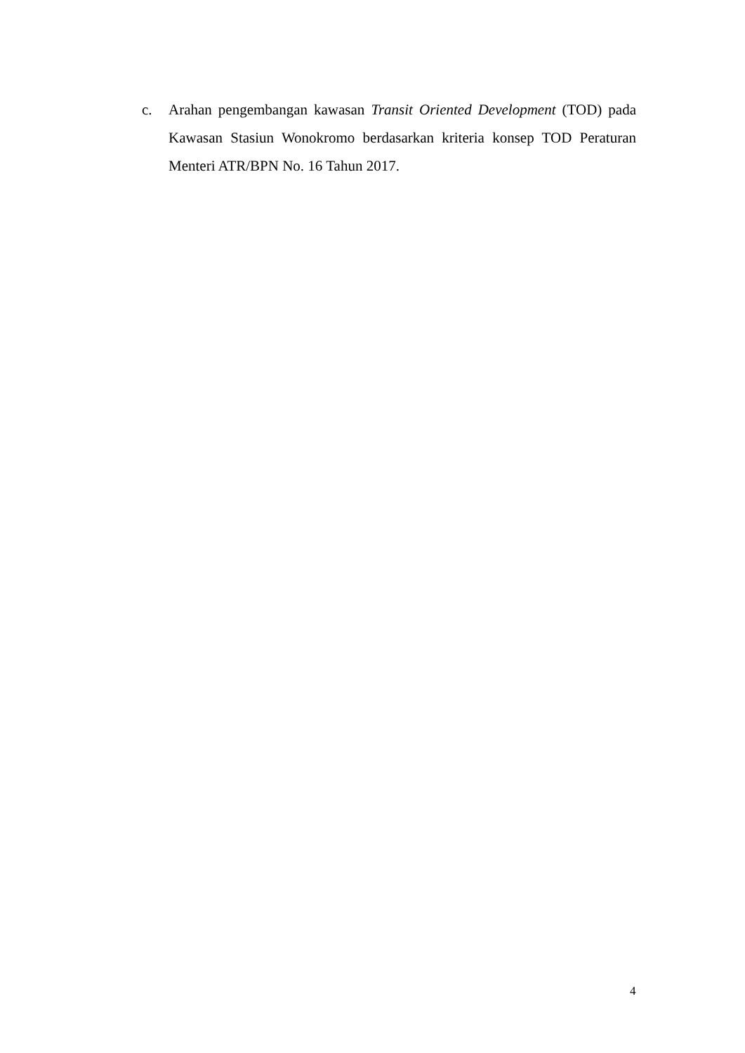c. Arahan pengembangan kawasan Transit Oriented Development (TOD) pada Kawasan Stasiun Wonokromo berdasarkan kriteria konsep TOD Peraturan Menteri ATR/BPN No. 16 Tahun 2017.
4